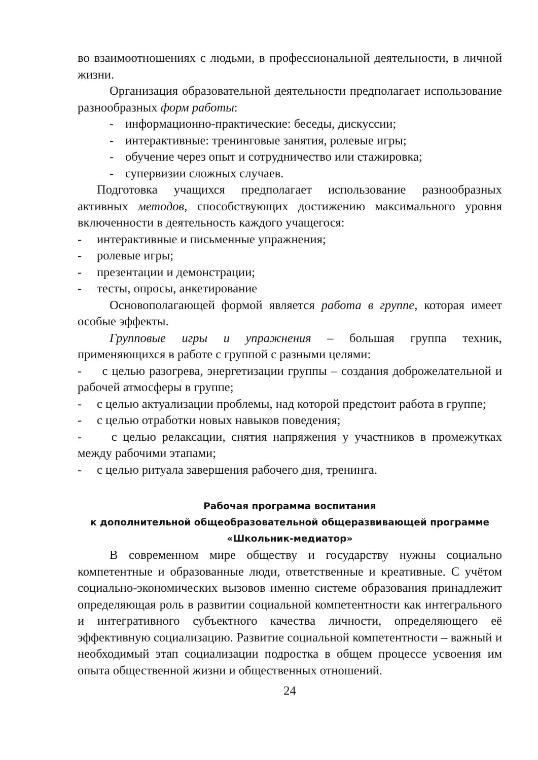во взаимоотношениях с людьми, в профессиональной деятельности, в личной жизни.
Организация образовательной деятельности предполагает использование разнообразных форм работы:
- информационно-практические: беседы, дискуссии;
- интерактивные: тренинговые занятия, ролевые игры;
- обучение через опыт и сотрудничество или стажировка;
- супервизии сложных случаев.
Подготовка учащихся предполагает использование разнообразных активных методов, способствующих достижению максимального уровня включенности в деятельность каждого учащегося:
- интерактивные и письменные упражнения;
- ролевые игры;
- презентации и демонстрации;
- тесты, опросы, анкетирование
Основополагающей формой является работа в группе, которая имеет особые эффекты.
Групповые игры и упражнения – большая группа техник, применяющихся в работе с группой с разными целями:
- с целью разогрева, энергетизации группы – создания доброжелательной и рабочей атмосферы в группе;
- с целью актуализации проблемы, над которой предстоит работа в группе;
- с целью отработки новых навыков поведения;
- с целью релаксации, снятия напряжения у участников в промежутках между рабочими этапами;
- с целью ритуала завершения рабочего дня, тренинга.
Рабочая программа воспитания
к дополнительной общеобразовательной общеразвивающей программе
«Школьник-медиатор»
В современном мире обществу и государству нужны социально компетентные и образованные люди, ответственные и креативные. С учётом социально-экономических вызовов именно системе образования принадлежит определяющая роль в развитии социальной компетентности как интегрального и интегративного субъектного качества личности, определяющего её эффективную социализацию. Развитие социальной компетентности – важный и необходимый этап социализации подростка в общем процессе усвоения им опыта общественной жизни и общественных отношений.
24